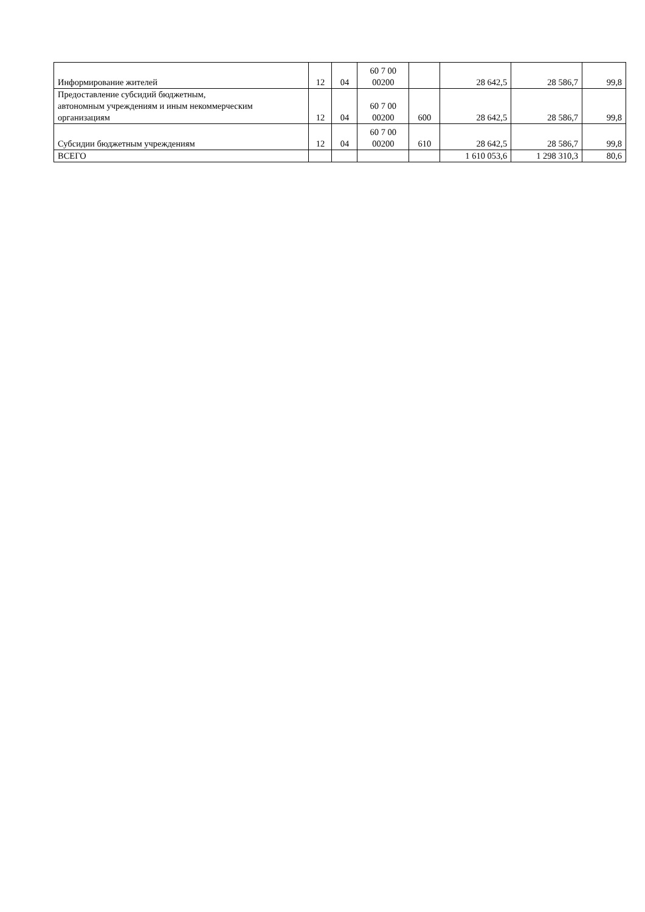| Информирование жителей | 12 | 04 | 60 7 00 00200 | | 28 642,5 | 28 586,7 | 99,8 |
| Предоставление субсидий бюджетным, автономным учреждениям и иным некоммерческим организациям | 12 | 04 | 60 7 00 00200 | 600 | 28 642,5 | 28 586,7 | 99,8 |
| Субсидии бюджетным учреждениям | 12 | 04 | 60 7 00 00200 | 610 | 28 642,5 | 28 586,7 | 99,8 |
| ВСЕГО | | | | | 1 610 053,6 | 1 298 310,3 | 80,6 |